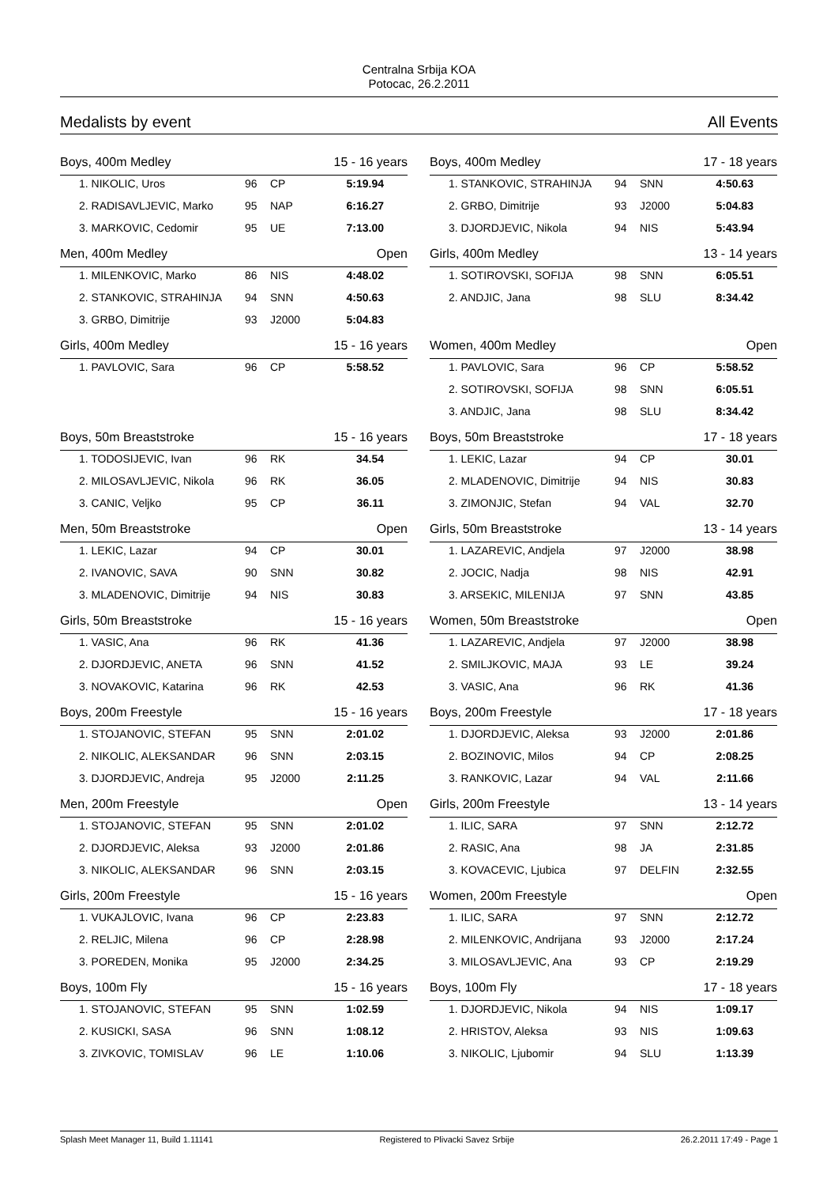Centralna Srbija KOA
Potocac, 26.2.2011
Medalists by event All Events
| Boys, 400m Medley | | | 15 - 16 years |
| --- | --- | --- | --- |
| 1. NIKOLIC, Uros | 96 | CP | 5:19.94 |
| 2. RADISAVLJEVIC, Marko | 95 | NAP | 6:16.27 |
| 3. MARKOVIC, Cedomir | 95 | UE | 7:13.00 |
| Boys, 400m Medley | | | 17 - 18 years |
| --- | --- | --- | --- |
| 1. STANKOVIC, STRAHINJA | 94 | SNN | 4:50.63 |
| 2. GRBO, Dimitrije | 93 | J2000 | 5:04.83 |
| 3. DJORDJEVIC, Nikola | 94 | NIS | 5:43.94 |
| Men, 400m Medley | | | Open |
| --- | --- | --- | --- |
| 1. MILENKOVIC, Marko | 86 | NIS | 4:48.02 |
| 2. STANKOVIC, STRAHINJA | 94 | SNN | 4:50.63 |
| 3. GRBO, Dimitrije | 93 | J2000 | 5:04.83 |
| Girls, 400m Medley | | | 13 - 14 years |
| --- | --- | --- | --- |
| 1. SOTIROVSKI, SOFIJA | 98 | SNN | 6:05.51 |
| 2. ANDJIC, Jana | 98 | SLU | 8:34.42 |
| Girls, 400m Medley | | | 15 - 16 years |
| --- | --- | --- | --- |
| 1. PAVLOVIC, Sara | 96 | CP | 5:58.52 |
| Women, 400m Medley | | | Open |
| --- | --- | --- | --- |
| 1. PAVLOVIC, Sara | 96 | CP | 5:58.52 |
| 2. SOTIROVSKI, SOFIJA | 98 | SNN | 6:05.51 |
| 3. ANDJIC, Jana | 98 | SLU | 8:34.42 |
| Boys, 50m Breaststroke | | | 15 - 16 years |
| --- | --- | --- | --- |
| 1. TODOSIJEVIC, Ivan | 96 | RK | 34.54 |
| 2. MILOSAVLJEVIC, Nikola | 96 | RK | 36.05 |
| 3. CANIC, Veljko | 95 | CP | 36.11 |
| Boys, 50m Breaststroke | | | 17 - 18 years |
| --- | --- | --- | --- |
| 1. LEKIC, Lazar | 94 | CP | 30.01 |
| 2. MLADENOVIC, Dimitrije | 94 | NIS | 30.83 |
| 3. ZIMONJIC, Stefan | 94 | VAL | 32.70 |
| Men, 50m Breaststroke | | | Open |
| --- | --- | --- | --- |
| 1. LEKIC, Lazar | 94 | CP | 30.01 |
| 2. IVANOVIC, SAVA | 90 | SNN | 30.82 |
| 3. MLADENOVIC, Dimitrije | 94 | NIS | 30.83 |
| Girls, 50m Breaststroke | | | 13 - 14 years |
| --- | --- | --- | --- |
| 1. LAZAREVIC, Andjela | 97 | J2000 | 38.98 |
| 2. JOCIC, Nadja | 98 | NIS | 42.91 |
| 3. ARSEKIC, MILENIJA | 97 | SNN | 43.85 |
| Girls, 50m Breaststroke | | | 15 - 16 years |
| --- | --- | --- | --- |
| 1. VASIC, Ana | 96 | RK | 41.36 |
| 2. DJORDJEVIC, ANETA | 96 | SNN | 41.52 |
| 3. NOVAKOVIC, Katarina | 96 | RK | 42.53 |
| Women, 50m Breaststroke | | | Open |
| --- | --- | --- | --- |
| 1. LAZAREVIC, Andjela | 97 | J2000 | 38.98 |
| 2. SMILJKOVIC, MAJA | 93 | LE | 39.24 |
| 3. VASIC, Ana | 96 | RK | 41.36 |
| Boys, 200m Freestyle | | | 15 - 16 years |
| --- | --- | --- | --- |
| 1. STOJANOVIC, STEFAN | 95 | SNN | 2:01.02 |
| 2. NIKOLIC, ALEKSANDAR | 96 | SNN | 2:03.15 |
| 3. DJORDJEVIC, Andreja | 95 | J2000 | 2:11.25 |
| Boys, 200m Freestyle | | | 17 - 18 years |
| --- | --- | --- | --- |
| 1. DJORDJEVIC, Aleksa | 93 | J2000 | 2:01.86 |
| 2. BOZINOVIC, Milos | 94 | CP | 2:08.25 |
| 3. RANKOVIC, Lazar | 94 | VAL | 2:11.66 |
| Men, 200m Freestyle | | | Open |
| --- | --- | --- | --- |
| 1. STOJANOVIC, STEFAN | 95 | SNN | 2:01.02 |
| 2. DJORDJEVIC, Aleksa | 93 | J2000 | 2:01.86 |
| 3. NIKOLIC, ALEKSANDAR | 96 | SNN | 2:03.15 |
| Girls, 200m Freestyle | | | 13 - 14 years |
| --- | --- | --- | --- |
| 1. ILIC, SARA | 97 | SNN | 2:12.72 |
| 2. RASIC, Ana | 98 | JA | 2:31.85 |
| 3. KOVACEVIC, Ljubica | 97 | DELFIN | 2:32.55 |
| Girls, 200m Freestyle | | | 15 - 16 years |
| --- | --- | --- | --- |
| 1. VUKAJLOVIC, Ivana | 96 | CP | 2:23.83 |
| 2. RELJIC, Milena | 96 | CP | 2:28.98 |
| 3. POREDEN, Monika | 95 | J2000 | 2:34.25 |
| Women, 200m Freestyle | | | Open |
| --- | --- | --- | --- |
| 1. ILIC, SARA | 97 | SNN | 2:12.72 |
| 2. MILENKOVIC, Andrijana | 93 | J2000 | 2:17.24 |
| 3. MILOSAVLJEVIC, Ana | 93 | CP | 2:19.29 |
| Boys, 100m Fly | | | 15 - 16 years |
| --- | --- | --- | --- |
| 1. STOJANOVIC, STEFAN | 95 | SNN | 1:02.59 |
| 2. KUSICKI, SASA | 96 | SNN | 1:08.12 |
| 3. ZIVKOVIC, TOMISLAV | 96 | LE | 1:10.06 |
| Boys, 100m Fly | | | 17 - 18 years |
| --- | --- | --- | --- |
| 1. DJORDJEVIC, Nikola | 94 | NIS | 1:09.17 |
| 2. HRISTOV, Aleksa | 93 | NIS | 1:09.63 |
| 3. NIKOLIC, Ljubomir | 94 | SLU | 1:13.39 |
Splash Meet Manager 11, Build 1.11141 Registered to Plivacki Savez Srbije 26.2.2011 17:49 - Page 1